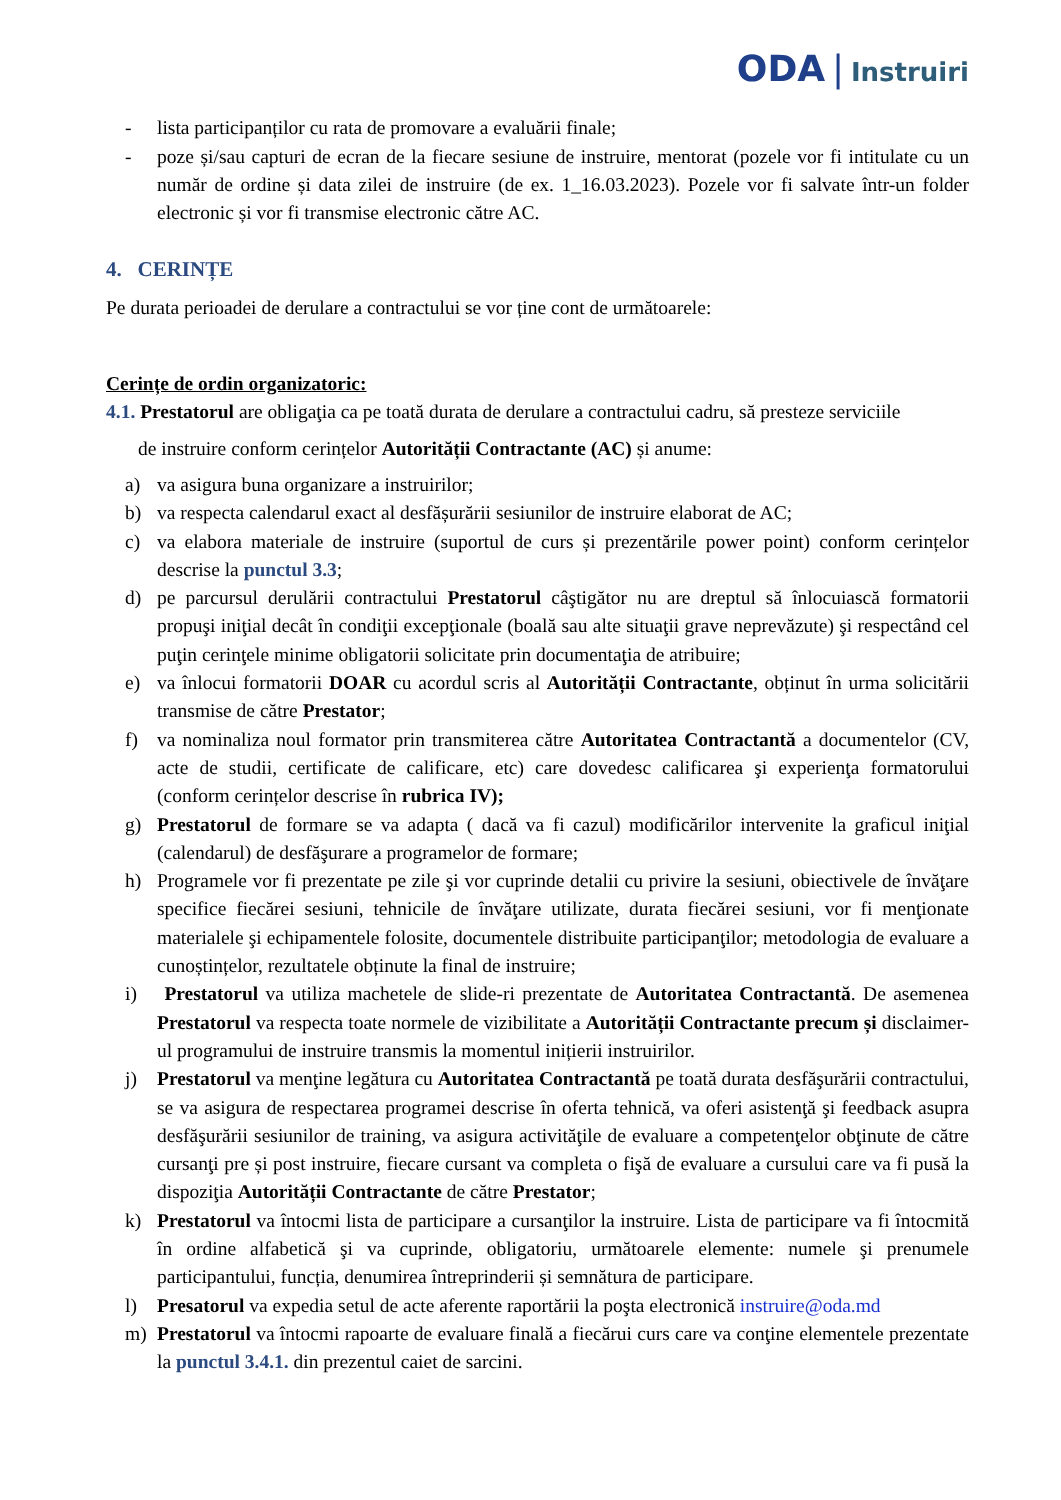ODA | Instruiri
- lista participanților cu rata de promovare a evaluării finale;
- poze și/sau capturi de ecran de la fiecare sesiune de instruire, mentorat (pozele vor fi intitulate cu un număr de ordine și data zilei de instruire (de ex. 1_16.03.2023). Pozele vor fi salvate într-un folder electronic și vor fi transmise electronic către AC.
4. CERINȚE
Pe durata perioadei de derulare a contractului se vor ține cont de următoarele:
Cerințe de ordin organizatoric:
4.1. Prestatorul are obligaţia ca pe toată durata de derulare a contractului cadru, să presteze serviciile
de instruire conform cerințelor Autorității Contractante (AC) și anume:
a) va asigura buna organizare a instruirilor;
b) va respecta calendarul exact al desfășurării sesiunilor de instruire elaborat de AC;
c) va elabora materiale de instruire (suportul de curs și prezentările power point) conform cerințelor descrise la punctul 3.3;
d) pe parcursul derulării contractului Prestatorul câştigător nu are dreptul să înlocuiască formatorii propuşi iniţial decât în condiţii excepţionale (boală sau alte situaţii grave neprevăzute) şi respectând cel puţin cerinţele minime obligatorii solicitate prin documentaţia de atribuire;
e) va înlocui formatorii DOAR cu acordul scris al Autorității Contractante, obținut în urma solicitării transmise de către Prestator;
f) va nominaliza noul formator prin transmiterea către Autoritatea Contractantă a documentelor (CV, acte de studii, certificate de calificare, etc) care dovedesc calificarea şi experienţa formatorului (conform cerințelor descrise în rubrica IV);
g) Prestatorul de formare se va adapta ( dacă va fi cazul) modificărilor intervenite la graficul iniţial (calendarul) de desfăşurare a programelor de formare;
h) Programele vor fi prezentate pe zile şi vor cuprinde detalii cu privire la sesiuni, obiectivele de învăţare specifice fiecărei sesiuni, tehnicile de învăţare utilizate, durata fiecărei sesiuni, vor fi menţionate materialele şi echipamentele folosite, documentele distribuite participanţilor; metodologia de evaluare a cunoștințelor, rezultatele obținute la final de instruire;
i) Prestatorul va utiliza machetele de slide-ri prezentate de Autoritatea Contractantă. De asemenea Prestatorul va respecta toate normele de vizibilitate a Autorității Contractante precum și disclaimer-ul programului de instruire transmis la momentul inițierii instruirilor.
j) Prestatorul va menţine legătura cu Autoritatea Contractantă pe toată durata desfăşurării contractului, se va asigura de respectarea programei descrise în oferta tehnică, va oferi asistenţă şi feedback asupra desfăşurării sesiunilor de training, va asigura activităţile de evaluare a competenţelor obţinute de către cursanţi pre și post instruire, fiecare cursant va completa o fişă de evaluare a cursului care va fi pusă la dispoziţia Autorității Contractante de către Prestator;
k) Prestatorul va întocmi lista de participare a cursanţilor la instruire. Lista de participare va fi întocmită în ordine alfabetică şi va cuprinde, obligatoriu, următoarele elemente: numele şi prenumele participantului, funcția, denumirea întreprinderii și semnătura de participare.
l) Presatorul va expedia setul de acte aferente raportării la poşta electronică instruire@oda.md
m) Prestatorul va întocmi rapoarte de evaluare finală a fiecărui curs care va conţine elementele prezentate la punctul 3.4.1. din prezentul caiet de sarcini.